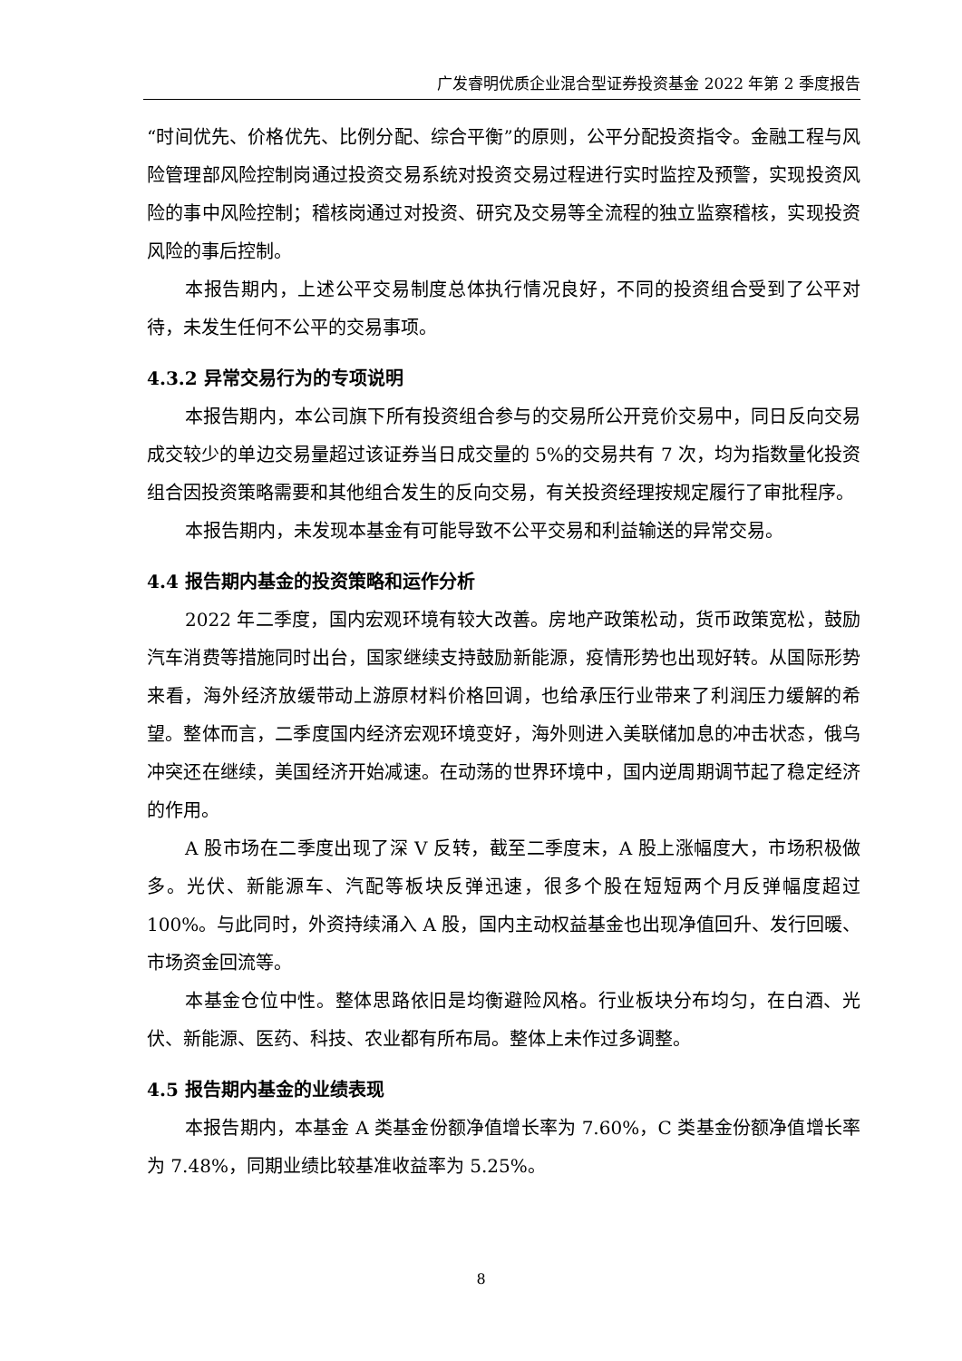广发睿明优质企业混合型证券投资基金 2022 年第 2 季度报告
“时间优先、价格优先、比例分配、综合平衡”的原则，公平分配投资指令。金融工程与风险管理部风险控制岗通过投资交易系统对投资交易过程进行实时监控及预警，实现投资风险的事中风险控制；稽核岗通过对投资、研究及交易等全流程的独立监察稽核，实现投资风险的事后控制。
本报告期内，上述公平交易制度总体执行情况良好，不同的投资组合受到了公平对待，未发生任何不公平的交易事项。
4.3.2 异常交易行为的专项说明
本报告期内，本公司旗下所有投资组合参与的交易所公开竞价交易中，同日反向交易成交较少的单边交易量超过该证券当日成交量的 5%的交易共有 7 次，均为指数量化投资组合因投资策略需要和其他组合发生的反向交易，有关投资经理按规定履行了审批程序。
本报告期内，未发现本基金有可能导致不公平交易和利益输送的异常交易。
4.4 报告期内基金的投资策略和运作分析
2022 年二季度，国内宏观环境有较大改善。房地产政策松动，货币政策宽松，鼓励汽车消费等措施同时出台，国家继续支持鼓励新能源，疫情形势也出现好转。从国际形势来看，海外经济放缓带动上游原材料价格回调，也给承压行业带来了利润压力缓解的希望。整体而言，二季度国内经济宏观环境变好，海外则进入美联储加息的冲击状态，俄乌冲突还在继续，美国经济开始减速。在动荡的世界环境中，国内逆周期调节起了稳定经济的作用。
A 股市场在二季度出现了深 V 反转，截至二季度末，A 股上涨幅度大，市场积极做多。光伏、新能源车、汽配等板块反弹迅速，很多个股在短短两个月反弹幅度超过 100%。与此同时，外资持续涌入 A 股，国内主动权益基金也出现净值回升、发行回暖、市场资金回流等。
本基金仓位中性。整体思路依旧是均衡避险风格。行业板块分布均匀，在白酒、光伏、新能源、医药、科技、农业都有所布局。整体上未作过多调整。
4.5 报告期内基金的业绩表现
本报告期内，本基金 A 类基金份额净值增长率为 7.60%，C 类基金份额净值增长率为 7.48%，同期业绩比较基准收益率为 5.25%。
8